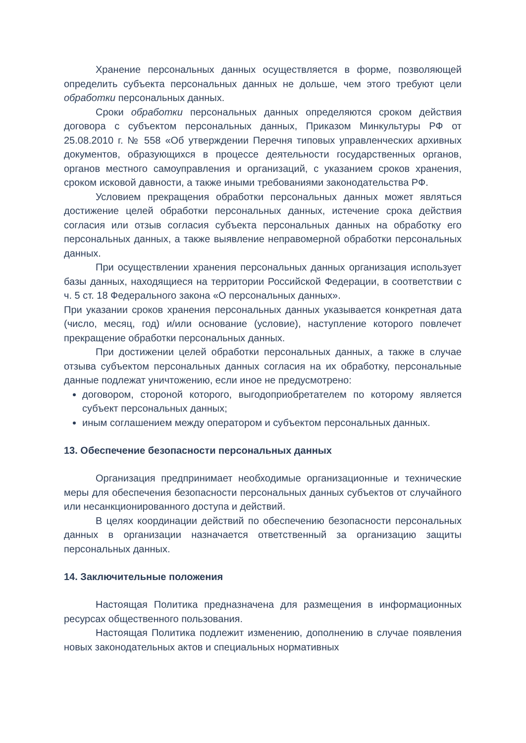Хранение персональных данных осуществляется в форме, позволяющей определить субъекта персональных данных не дольше, чем этого требуют цели обработки персональных данных.
Сроки обработки персональных данных определяются сроком действия договора с субъектом персональных данных, Приказом Минкультуры РФ от 25.08.2010 г. № 558 «Об утверждении Перечня типовых управленческих архивных документов, образующихся в процессе деятельности государственных органов, органов местного самоуправления и организаций, с указанием сроков хранения, сроком исковой давности, а также иными требованиями законодательства РФ.
Условием прекращения обработки персональных данных может являться достижение целей обработки персональных данных, истечение срока действия согласия или отзыв согласия субъекта персональных данных на обработку его персональных данных, а также выявление неправомерной обработки персональных данных.
При осуществлении хранения персональных данных организация использует базы данных, находящиеся на территории Российской Федерации, в соответствии с ч. 5 ст. 18 Федерального закона «О персональных данных».
При указании сроков хранения персональных данных указывается конкретная дата (число, месяц, год) и/или основание (условие), наступление которого повлечет прекращение обработки персональных данных.
При достижении целей обработки персональных данных, а также в случае отзыва субъектом персональных данных согласия на их обработку, персональные данные подлежат уничтожению, если иное не предусмотрено:
договором, стороной которого, выгодоприобретателем по которому является субъект персональных данных;
иным соглашением между оператором и субъектом персональных данных.
13. Обеспечение безопасности персональных данных
Организация предпринимает необходимые организационные и технические меры для обеспечения безопасности персональных данных субъектов от случайного или несанкционированного доступа и действий.
В целях координации действий по обеспечению безопасности персональных данных в организации назначается ответственный за организацию защиты персональных данных.
14. Заключительные положения
Настоящая Политика предназначена для размещения в информационных ресурсах общественного пользования.
Настоящая Политика подлежит изменению, дополнению в случае появления новых законодательных актов и специальных нормативных